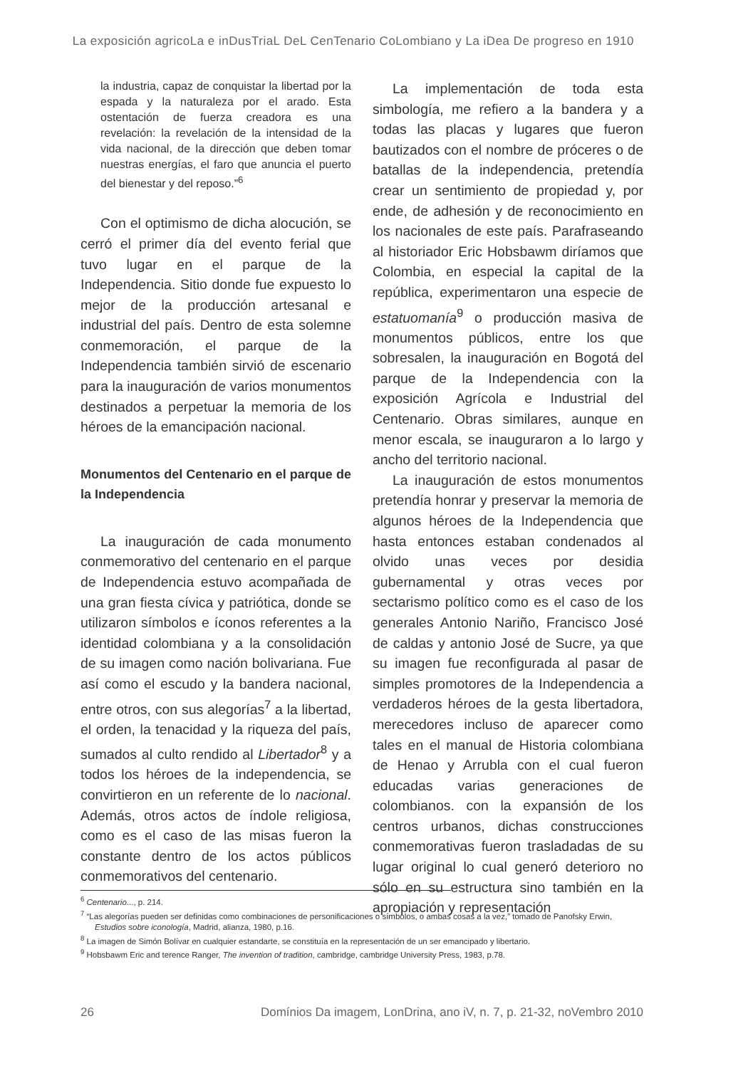La exposición agricoLa e inDusTriaL DeL CenTenario CoLombiano y La iDea De progreso en 1910
la industria, capaz de conquistar la libertad por la espada y la naturaleza por el arado. Esta ostentación de fuerza creadora es una revelación: la revelación de la intensidad de la vida nacional, de la dirección que deben tomar nuestras energías, el faro que anuncia el puerto del bienestar y del reposo.”<sup>6</sup>
Con el optimismo de dicha alocución, se cerró el primer día del evento ferial que tuvo lugar en el parque de la Independencia. Sitio donde fue expuesto lo mejor de la producción artesanal e industrial del país. Dentro de esta solemne conmemoración, el parque de la Independencia también sirvió de escenario para la inauguración de varios monumentos destinados a perpetuar la memoria de los héroes de la emancipación nacional.
Monumentos del Centenario en el parque de la Independencia
La inauguración de cada monumento conmemorativo del centenario en el parque de Independencia estuvo acompañada de una gran fiesta cívica y patriótica, donde se utilizaron símbolos e íconos referentes a la identidad colombiana y a la consolidación de su imagen como nación bolivariana. Fue así como el escudo y la bandera nacional, entre otros, con sus alegorías<sup>7</sup> a la libertad, el orden, la tenacidad y la riqueza del país, sumados al culto rendido al Libertador<sup>8</sup> y a todos los héroes de la independencia, se convirtieron en un referente de lo nacional. Además, otros actos de índole religiosa, como es el caso de las misas fueron la constante dentro de los actos públicos conmemorativos del centenario.
La implementación de toda esta simbología, me refiero a la bandera y a todas las placas y lugares que fueron bautizados con el nombre de próceres o de batallas de la independencia, pretendía crear un sentimiento de propiedad y, por ende, de adhesión y de reconocimiento en los nacionales de este país. Parafraseando al historiador Eric Hobsbawm diríamos que Colombia, en especial la capital de la república, experimentaron una especie de estatuomanía<sup>9</sup> o producción masiva de monumentos públicos, entre los que sobresalen, la inauguración en Bogotá del parque de la Independencia con la exposición Agrícola e Industrial del Centenario. Obras similares, aunque en menor escala, se inauguraron a lo largo y ancho del territorio nacional.
La inauguración de estos monumentos pretendía honrar y preservar la memoria de algunos héroes de la Independencia que hasta entonces estaban condenados al olvido unas veces por desidia gubernamental y otras veces por sectarismo político como es el caso de los generales Antonio Nariño, Francisco José de caldas y antonio José de Sucre, ya que su imagen fue reconfigurada al pasar de simples promotores de la Independencia a verdaderos héroes de la gesta libertadora, merecedores incluso de aparecer como tales en el manual de Historia colombiana de Henao y Arrubla con el cual fueron educadas varias generaciones de colombianos. con la expansión de los centros urbanos, dichas construcciones conmemorativas fueron trasladadas de su lugar original lo cual generó deterioro no sólo en su estructura sino también en la apropiación y representación
<sup>6</sup> Centenario..., p. 214.
<sup>7</sup> “Las alegorías pueden ser definidas como combinaciones de personificaciones o símbolos, o ambas cosas a la vez,” tomado de Panofsky Erwin, Estudios sobre iconología, Madrid, alianza, 1980, p.16.
<sup>8</sup> La imagen de Simón Bolívar en cualquier estandarte, se constituía en la representación de un ser emancipado y libertario.
<sup>9</sup> Hobsbawm Eric and terence Ranger, The invention of tradition, cambridge, cambridge University Press, 1983, p.78.
26 Domínios Da imagem, LonDrina, ano iV, n. 7, p. 21-32, noVembro 2010